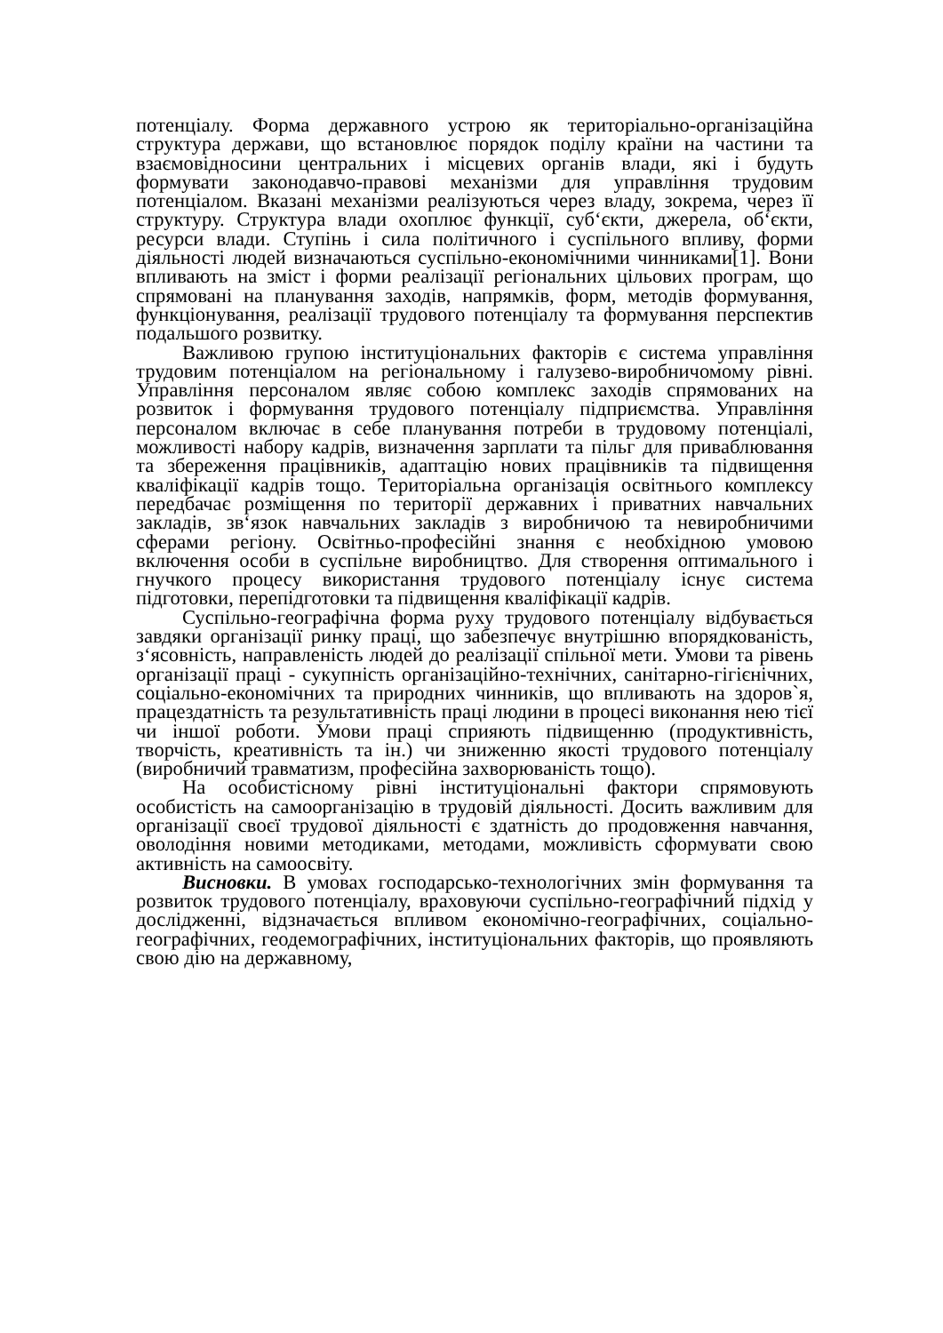потенціалу. Форма державного устрою як територіально-організаційна структура держави, що встановлює порядок поділу країни на частини та взаємовідносини центральних і місцевих органів влади, які і будуть формувати законодавчо-правові механізми для управління трудовим потенціалом. Вказані механізми реалізуються через владу, зокрема, через її структуру. Структура влади охоплює функції, суб‘єкти, джерела, об‘єкти, ресурси влади. Ступінь і сила політичного і суспільного впливу, форми діяльності людей визначаються суспільно-економічними чинниками[1]. Вони впливають на зміст і форми реалізації регіональних цільових програм, що спрямовані на планування заходів, напрямків, форм, методів формування, функціонування, реалізації трудового потенціалу та формування перспектив подальшого розвитку.
Важливою групою інституціональних факторів є система управління трудовим потенціалом на регіональному і галузево-виробничомому рівні. Управління персоналом являє собою комплекс заходів спрямованих на розвиток і формування трудового потенціалу підприємства. Управління персоналом включає в себе планування потреби в трудовому потенціалі, можливості набору кадрів, визначення зарплати та пільг для приваблювання та збереження працівників, адаптацію нових працівників та підвищення кваліфікації кадрів тощо. Територіальна організація освітнього комплексу передбачає розміщення по території державних і приватних навчальних закладів, зв‘язок навчальних закладів з виробничою та невиробничими сферами регіону. Освітньо-професійні знання є необхідною умовою включення особи в суспільне виробництво. Для створення оптимального і гнучкого процесу використання трудового потенціалу існує система підготовки, перепідготовки та підвищення кваліфікації кадрів.
Суспільно-географічна форма руху трудового потенціалу відбувається завдяки організації ринку праці, що забезпечує внутрішню впорядкованість, з‘ясовність, направленість людей до реалізації спільної мети. Умови та рівень організації праці - сукупність організаційно-технічних, санітарно-гігієнічних, соціально-економічних та природних чинників, що впливають на здоров`я, працездатність та результативність праці людини в процесі виконання нею тієї чи іншої роботи. Умови праці сприяють підвищенню (продуктивність, творчість, креативність та ін.) чи зниженню якості трудового потенціалу (виробничий травматизм, професійна захворюваність тощо).
На особистісному рівні інституціональні фактори спрямовують особистість на самоорганізацію в трудовій діяльності. Досить важливим для організації своєї трудової діяльності є здатність до продовження навчання, оволодіння новими методиками, методами, можливість сформувати свою активність на самоосвіту.
Висновки. В умовах господарсько-технологічних змін формування та розвиток трудового потенціалу, враховуючи суспільно-географічний підхід у дослідженні, відзначається впливом економічно-географічних, соціально-географічних, геодемографічних, інституціональних факторів, що проявляють свою дію на державному,